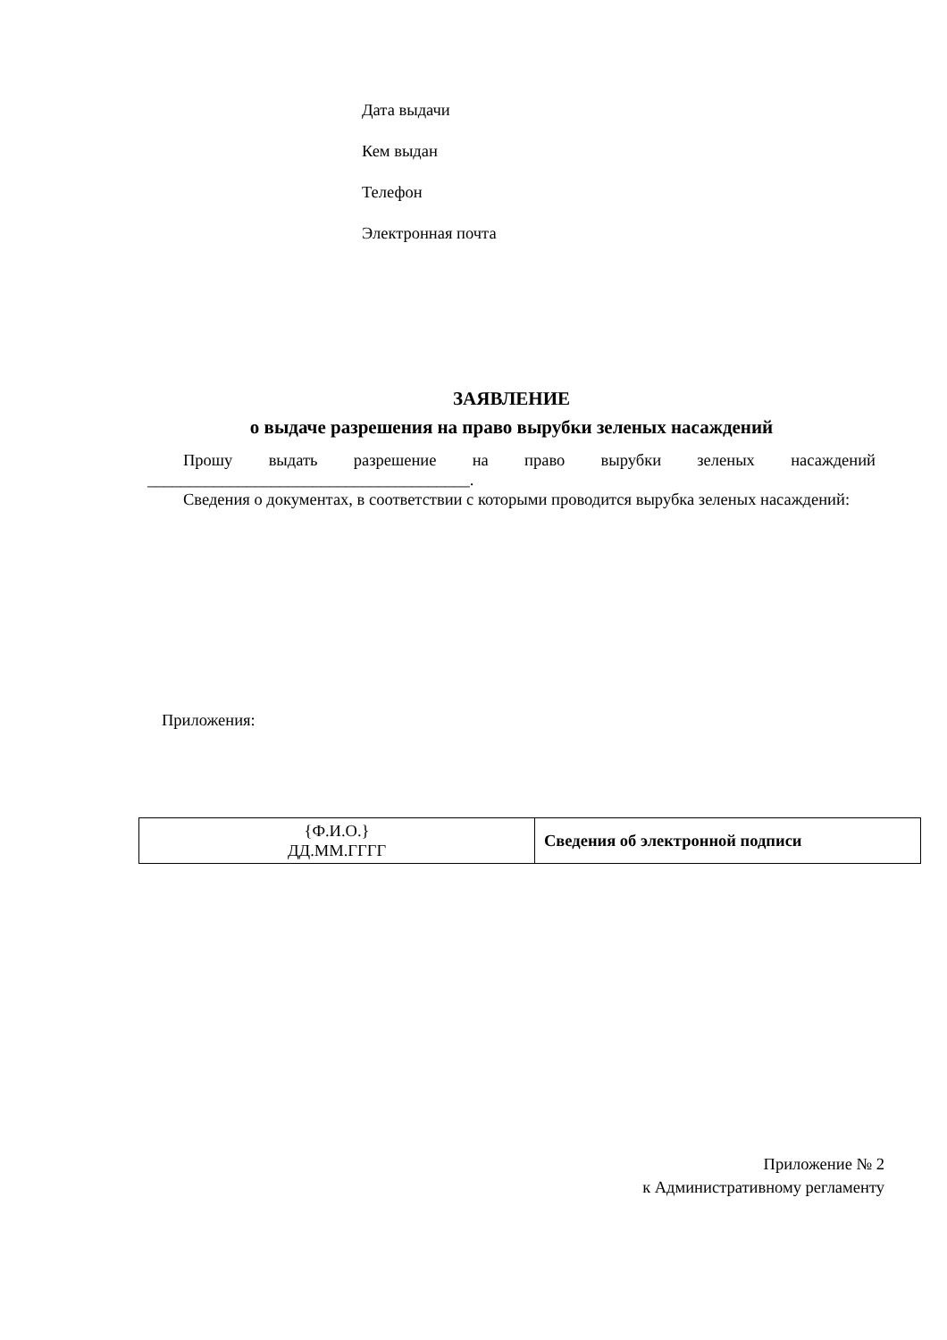Дата выдачи
Кем выдан
Телефон
Электронная почта
ЗАЯВЛЕНИЕ
о выдаче разрешения на право вырубки зеленых насаждений
Прошу выдать разрешение на право вырубки зеленых насаждений
_______________________________________.
Сведения о документах, в соответствии с которыми проводится вырубка зеленых насаждений:
Приложения:
| {Ф.И.О.} ДД.ММ.ГГГГ | Сведения об электронной подписи |
Приложение № 2
к Административному регламенту